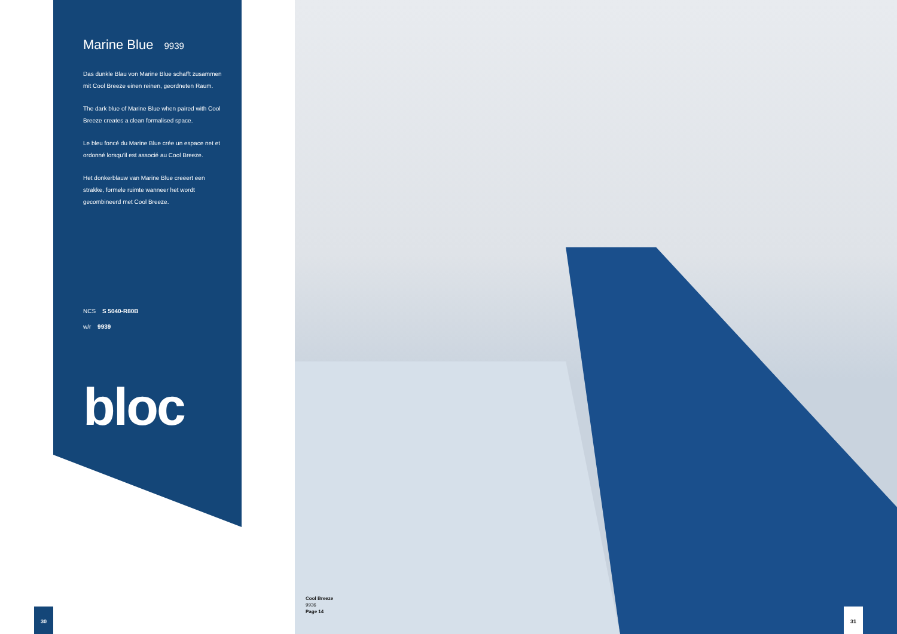Marine Blue 9939
Das dunkle Blau von Marine Blue schafft zusammen mit Cool Breeze einen reinen, geordneten Raum.
The dark blue of Marine Blue when paired with Cool Breeze creates a clean formalised space.
Le bleu foncé du Marine Blue crée un espace net et ordonné lorsqu’il est associé au Cool Breeze.
Het donkerblauw van Marine Blue creëert een strakke, formele ruimte wanneer het wordt gecombineerd met Cool Breeze.
NCS S 5040-R80B
w/r 9939
bloc
Cool Breeze
9936
Page 14
30 31